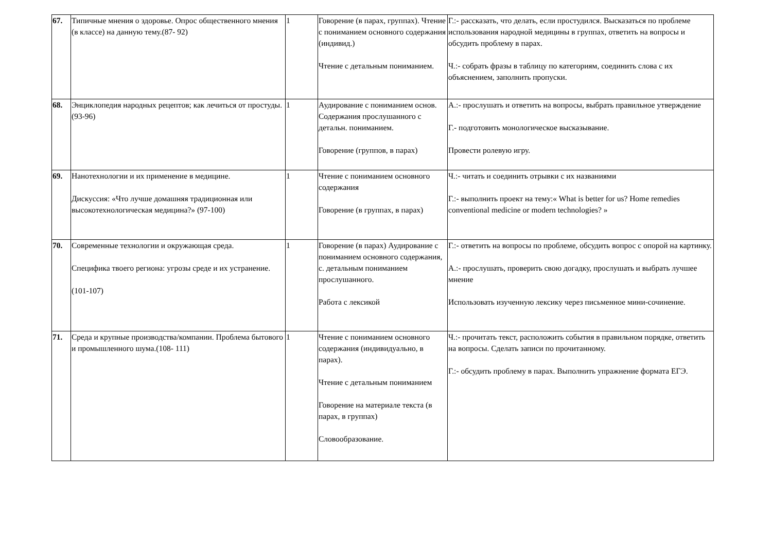| 67. | Типичные мнения о здоровье. Опрос общественного мнения (в классе) на данную тему.(87- 92) | 1 | Говорение (в парах, группах). Чтение с пониманием основного содержания (индивид.) Чтение с детальным пониманием. | Г.:- рассказать, что делать, если простудился. Высказаться по проблеме использования народной медицины в группах, ответить на вопросы и обсудить проблему в парах. Ч.:- собрать фразы в таблицу по категориям, соединить слова с их объяснением, заполнить пропуски. |
| 68. | Энциклопедия народных рецептов; как лечиться от простуды.(93-96) | 1 | Аудирование с пониманием основ. Содержания прослушанного с детальн. пониманием. Говорение (группов, в парах) | А.:- прослушать и ответить на вопросы, выбрать правильное утверждение Г.- подготовить монологическое высказывание. Провести ролевую игру. |
| 69. | Нанотехнологии и их применение в медицине. Дискуссия: «Что лучше домашняя традиционная или высокотехнологическая медицина?» (97-100) | 1 | Чтение с пониманием основного содержания Говорение (в группах, в парах) | Ч.:- читать и соединить отрывки с их названиями Г.:- выполнить проект на тему:« What is better for us? Home remedies conventional medicine or modern technologies? » |
| 70. | Современные технологии и окружающая среда. Специфика твоего региона: угрозы среде и их устранение. (101-107) | 1 | Говорение (в парах) Аудирование с пониманием основного содержания, с. детальным пониманием прослушанного. Работа с лексикой | Г.:- ответить на вопросы по проблеме, обсудить вопрос с опорой на картинку. А.:- прослушать, проверить свою догадку, прослушать и выбрать лучшее мнение Использовать изученную лексику через письменное мини-сочинение. |
| 71. | Среда и крупные производства/компании. Проблема бытового и промышленного шума.(108- 111) | 1 | Чтение с пониманием основного содержания (индивидуально, в парах). Чтение с детальным пониманием Говорение на материале текста (в парах, в группах) Словообразование. | Ч.:- прочитать текст, расположить события в правильном порядке, ответить на вопросы. Сделать записи по прочитанному. Г.:- обсудить проблему в парах. Выполнить упражнение формата ЕГЭ. |